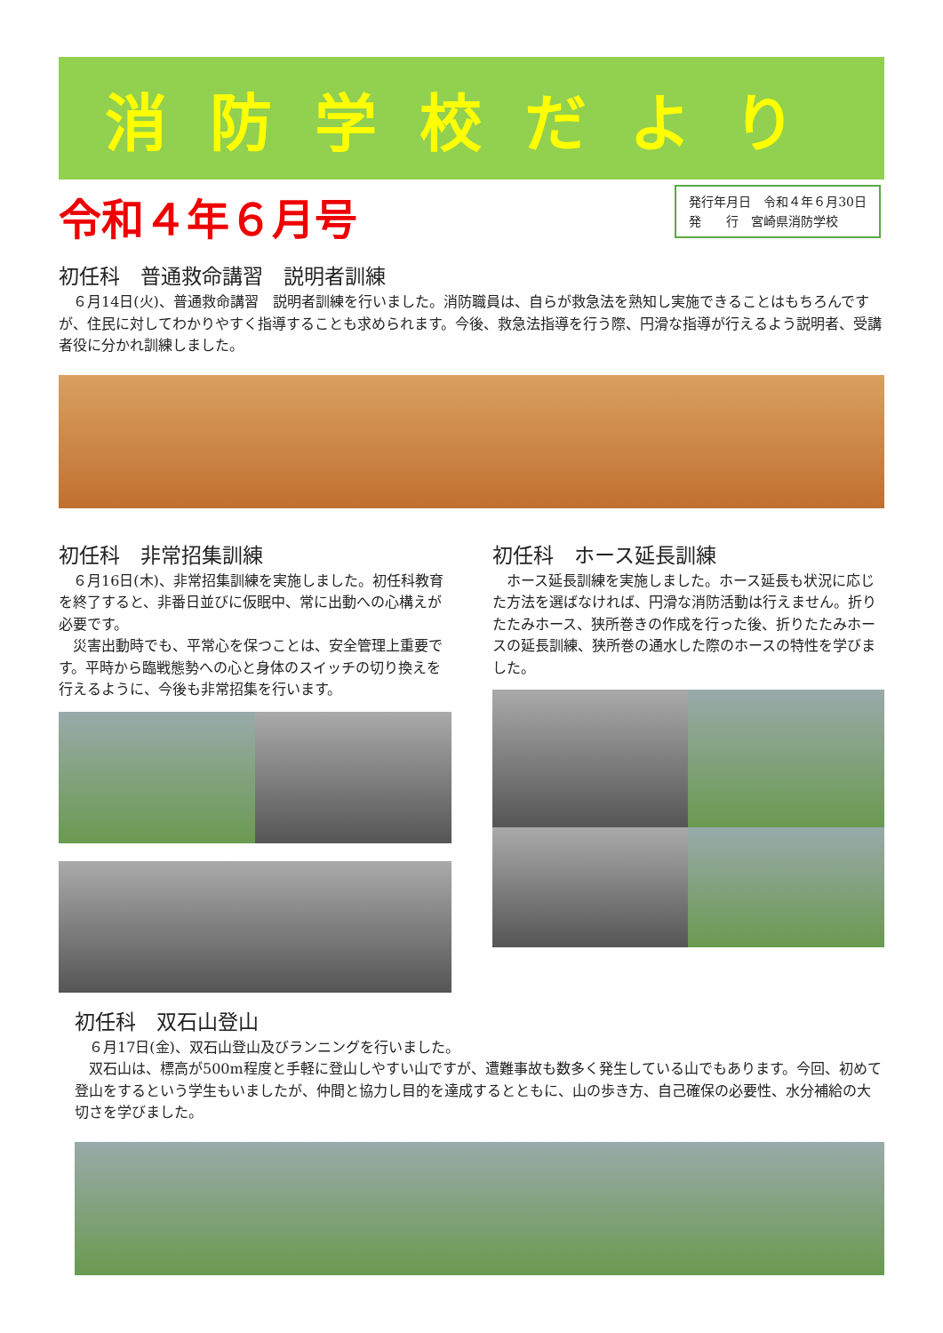消防学校だより
令和４年６月号
発行年月日　令和４年６月30日
発　　行　宮崎県消防学校
初任科　普通救命講習　説明者訓練
　６月14日(火)、普通救命講習　説明者訓練を行いました。消防職員は、自らが救急法を熟知し実施できることはもちろんですが、住民に対してわかりやすく指導することも求められます。今後、救急法指導を行う際、円滑な指導が行えるよう説明者、受講者役に分かれ訓練しました。
初任科　非常招集訓練
　６月16日(木)、非常招集訓練を実施しました。初任科教育を終了すると、非番日並びに仮眠中、常に出動への心構えが必要です。
　災害出動時でも、平常心を保つことは、安全管理上重要です。平時から臨戦態勢への心と身体のスイッチの切り換えを行えるように、今後も非常招集を行います。
初任科　ホース延長訓練
　ホース延長訓練を実施しました。ホース延長も状況に応じた方法を選ばなければ、円滑な消防活動は行えません。折りたたみホース、狭所巻きの作成を行った後、折りたたみホースの延長訓練、狭所巻の通水した際のホースの特性を学びました。
初任科　双石山登山
　６月17日(金)、双石山登山及びランニングを行いました。
　双石山は、標高が500m程度と手軽に登山しやすい山ですが、遭難事故も数多く発生している山でもあります。今回、初めて登山をするという学生もいましたが、仲間と協力し目的を達成するとともに、山の歩き方、自己確保の必要性、水分補給の大切さを学びました。